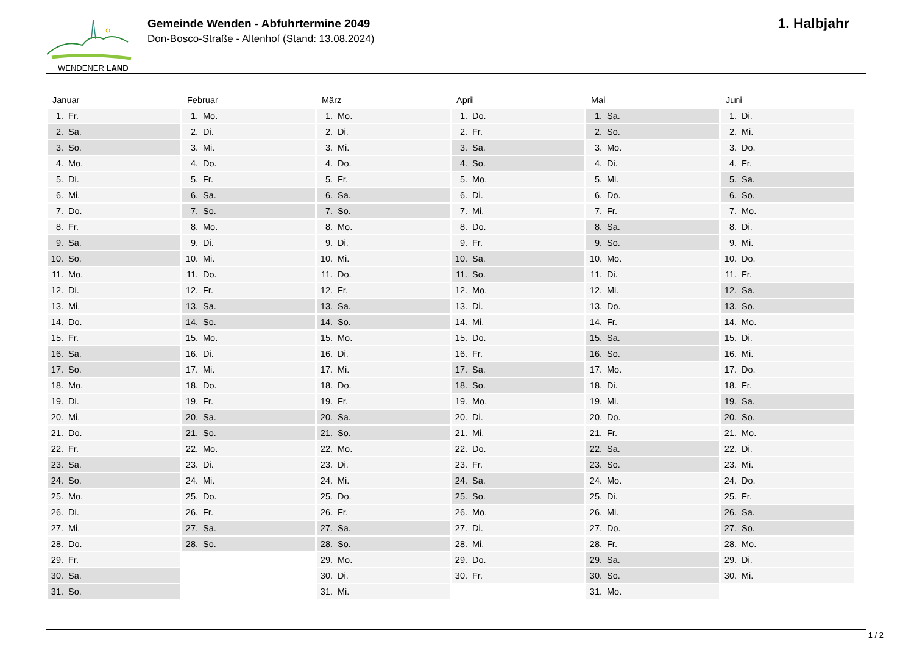WENDENER LAND
Gemeinde Wenden - Abfuhrtermine 2049
Don-Bosco-Straße - Altenhof (Stand: 13.08.2024)
1. Halbjahr
| Januar | Februar | März | April | Mai | Juni |
| --- | --- | --- | --- | --- | --- |
| 1. Fr. | 1. Mo. | 1. Mo. | 1. Do. | 1. Sa. | 1. Di. |
| 2. Sa. | 2. Di. | 2. Di. | 2. Fr. | 2. So. | 2. Mi. |
| 3. So. | 3. Mi. | 3. Mi. | 3. Sa. | 3. Mo. | 3. Do. |
| 4. Mo. | 4. Do. | 4. Do. | 4. So. | 4. Di. | 4. Fr. |
| 5. Di. | 5. Fr. | 5. Fr. | 5. Mo. | 5. Mi. | 5. Sa. |
| 6. Mi. | 6. Sa. | 6. Sa. | 6. Di. | 6. Do. | 6. So. |
| 7. Do. | 7. So. | 7. So. | 7. Mi. | 7. Fr. | 7. Mo. |
| 8. Fr. | 8. Mo. | 8. Mo. | 8. Do. | 8. Sa. | 8. Di. |
| 9. Sa. | 9. Di. | 9. Di. | 9. Fr. | 9. So. | 9. Mi. |
| 10. So. | 10. Mi. | 10. Mi. | 10. Sa. | 10. Mo. | 10. Do. |
| 11. Mo. | 11. Do. | 11. Do. | 11. So. | 11. Di. | 11. Fr. |
| 12. Di. | 12. Fr. | 12. Fr. | 12. Mo. | 12. Mi. | 12. Sa. |
| 13. Mi. | 13. Sa. | 13. Sa. | 13. Di. | 13. Do. | 13. So. |
| 14. Do. | 14. So. | 14. So. | 14. Mi. | 14. Fr. | 14. Mo. |
| 15. Fr. | 15. Mo. | 15. Mo. | 15. Do. | 15. Sa. | 15. Di. |
| 16. Sa. | 16. Di. | 16. Di. | 16. Fr. | 16. So. | 16. Mi. |
| 17. So. | 17. Mi. | 17. Mi. | 17. Sa. | 17. Mo. | 17. Do. |
| 18. Mo. | 18. Do. | 18. Do. | 18. So. | 18. Di. | 18. Fr. |
| 19. Di. | 19. Fr. | 19. Fr. | 19. Mo. | 19. Mi. | 19. Sa. |
| 20. Mi. | 20. Sa. | 20. Sa. | 20. Di. | 20. Do. | 20. So. |
| 21. Do. | 21. So. | 21. So. | 21. Mi. | 21. Fr. | 21. Mo. |
| 22. Fr. | 22. Mo. | 22. Mo. | 22. Do. | 22. Sa. | 22. Di. |
| 23. Sa. | 23. Di. | 23. Di. | 23. Fr. | 23. So. | 23. Mi. |
| 24. So. | 24. Mi. | 24. Mi. | 24. Sa. | 24. Mo. | 24. Do. |
| 25. Mo. | 25. Do. | 25. Do. | 25. So. | 25. Di. | 25. Fr. |
| 26. Di. | 26. Fr. | 26. Fr. | 26. Mo. | 26. Mi. | 26. Sa. |
| 27. Mi. | 27. Sa. | 27. Sa. | 27. Di. | 27. Do. | 27. So. |
| 28. Do. | 28. So. | 28. So. | 28. Mi. | 28. Fr. | 28. Mo. |
| 29. Fr. | | 29. Mo. | 29. Do. | 29. Sa. | 29. Di. |
| 30. Sa. | | 30. Di. | 30. Fr. | 30. So. | 30. Mi. |
| 31. So. | | 31. Mi. | | 31. Mo. | |
1 / 2